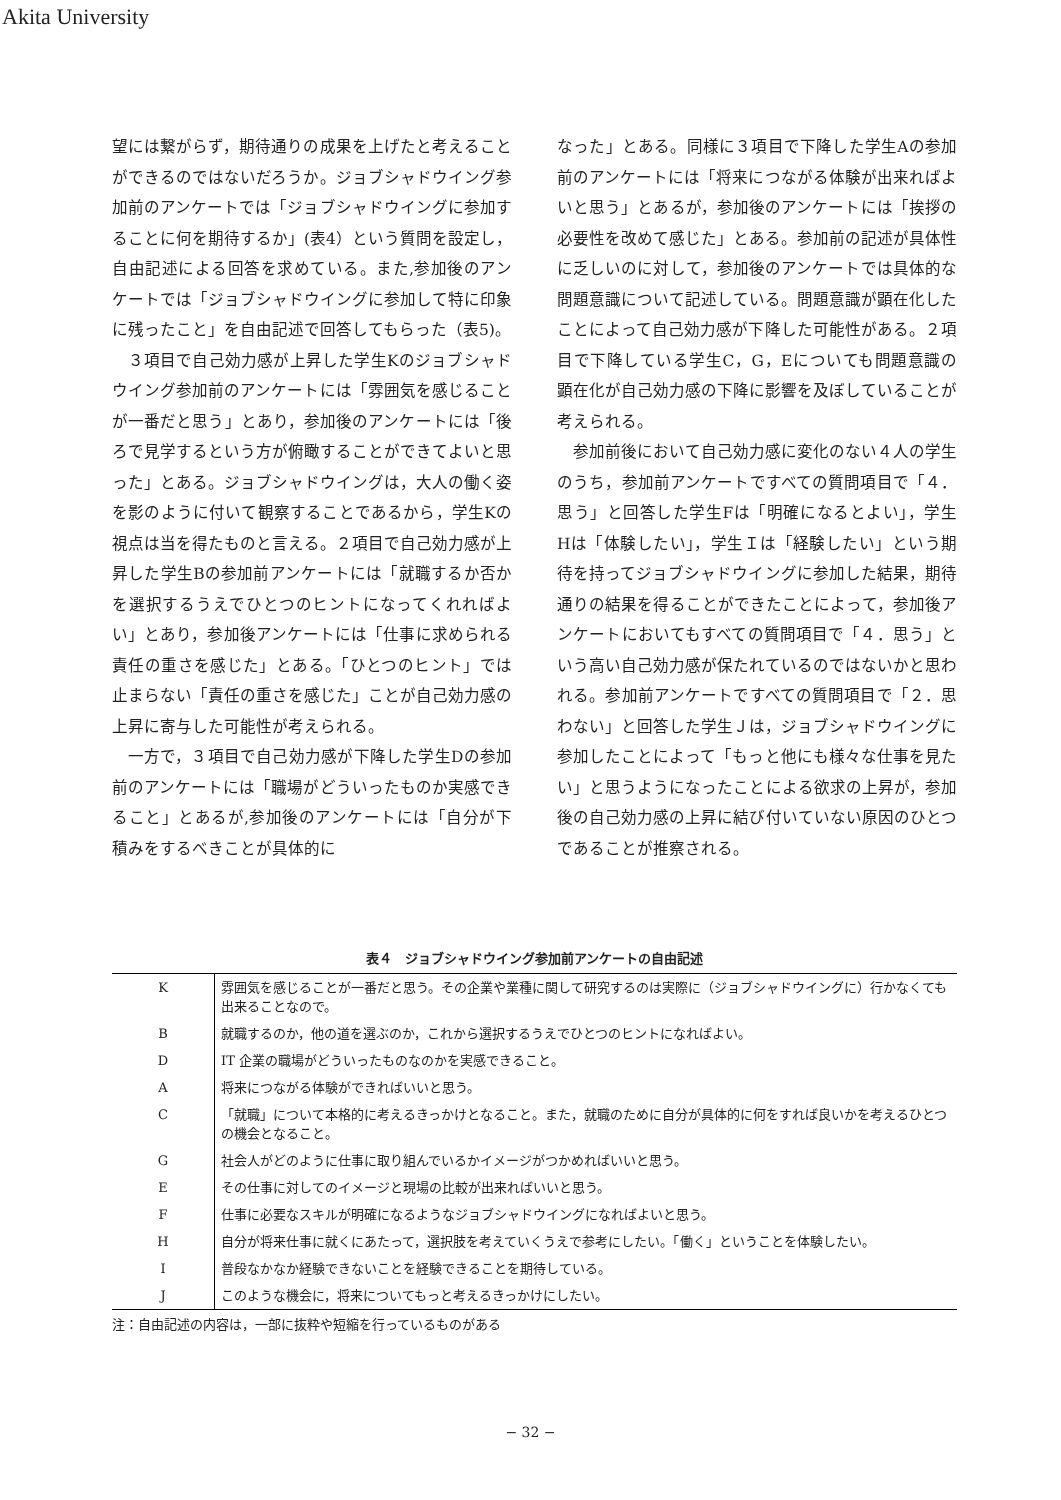Akita University
望には繋がらず，期待通りの成果を上げたと考えることができるのではないだろうか。ジョブシャドウイング参加前のアンケートでは「ジョブシャドウイングに参加することに何を期待するか」(表4）という質問を設定し，自由記述による回答を求めている。また,参加後のアンケートでは「ジョブシャドウイングに参加して特に印象に残ったこと」を自由記述で回答してもらった（表5)。
３項目で自己効力感が上昇した学生Kのジョブシャドウイング参加前のアンケートには「雰囲気を感じることが一番だと思う」とあり，参加後のアンケートには「後ろで見学するという方が俯瞰することができてよいと思った」とある。ジョブシャドウイングは，大人の働く姿を影のように付いて観察することであるから，学生Kの視点は当を得たものと言える。２項目で自己効力感が上昇した学生Bの参加前アンケートには「就職するか否かを選択するうえでひとつのヒントになってくれればよい」とあり，参加後アンケートには「仕事に求められる責任の重さを感じた」とある。「ひとつのヒント」では止まらない「責任の重さを感じた」ことが自己効力感の上昇に寄与した可能性が考えられる。
一方で，３項目で自己効力感が下降した学生Dの参加前のアンケートには「職場がどういったものか実感できること」とあるが,参加後のアンケートには「自分が下積みをするべきことが具体的に
なった」とある。同様に３項目で下降した学生Aの参加前のアンケートには「将来につながる体験が出来ればよいと思う」とあるが，参加後のアンケートには「挨拶の必要性を改めて感じた」とある。参加前の記述が具体性に乏しいのに対して，参加後のアンケートでは具体的な問題意識について記述している。問題意識が顕在化したことによって自己効力感が下降した可能性がある。２項目で下降している学生C，G，Eについても問題意識の顕在化が自己効力感の下降に影響を及ぼしていることが考えられる。
参加前後において自己効力感に変化のない４人の学生のうち，参加前アンケートですべての質問項目で「４．思う」と回答した学生Fは「明確になるとよい」，学生Hは「体験したい」，学生Ｉは「経験したい」という期待を持ってジョブシャドウイングに参加した結果，期待通りの結果を得ることができたことによって，参加後アンケートにおいてもすべての質問項目で「４．思う」という高い自己効力感が保たれているのではないかと思われる。参加前アンケートですべての質問項目で「２．思わない」と回答した学生Ｊは，ジョブシャドウイングに参加したことによって「もっと他にも様々な仕事を見たい」と思うようになったことによる欲求の上昇が，参加後の自己効力感の上昇に結び付いていない原因のひとつであることが推察される。
表４　ジョブシャドウイング参加前アンケートの自由記述
| K | 雰囲気を感じることが一番だと思う。その企業や業種に関して研究するのは実際に（ジョブシャドウイングに）行かなくても出来ることなので。 |
| B | 就職するのか，他の道を選ぶのか，これから選択するうえでひとつのヒントになればよい。 |
| D | IT 企業の職場がどういったものなのかを実感できること。 |
| A | 将来につながる体験ができればいいと思う。 |
| C | 「就職」について本格的に考えるきっかけとなること。また，就職のために自分が具体的に何をすれば良いかを考えるひとつの機会となること。 |
| G | 社会人がどのように仕事に取り組んでいるかイメージがつかめればいいと思う。 |
| E | その仕事に対してのイメージと現場の比較が出来ればいいと思う。 |
| F | 仕事に必要なスキルが明確になるようなジョブシャドウイングになればよいと思う。 |
| H | 自分が将来仕事に就くにあたって，選択肢を考えていくうえで参考にしたい。「働く」ということを体験したい。 |
| I | 普段なかなか経験できないことを経験できることを期待している。 |
| J | このような機会に，将来についてもっと考えるきっかけにしたい。 |
注：自由記述の内容は，一部に抜粋や短縮を行っているものがある
− 32 −